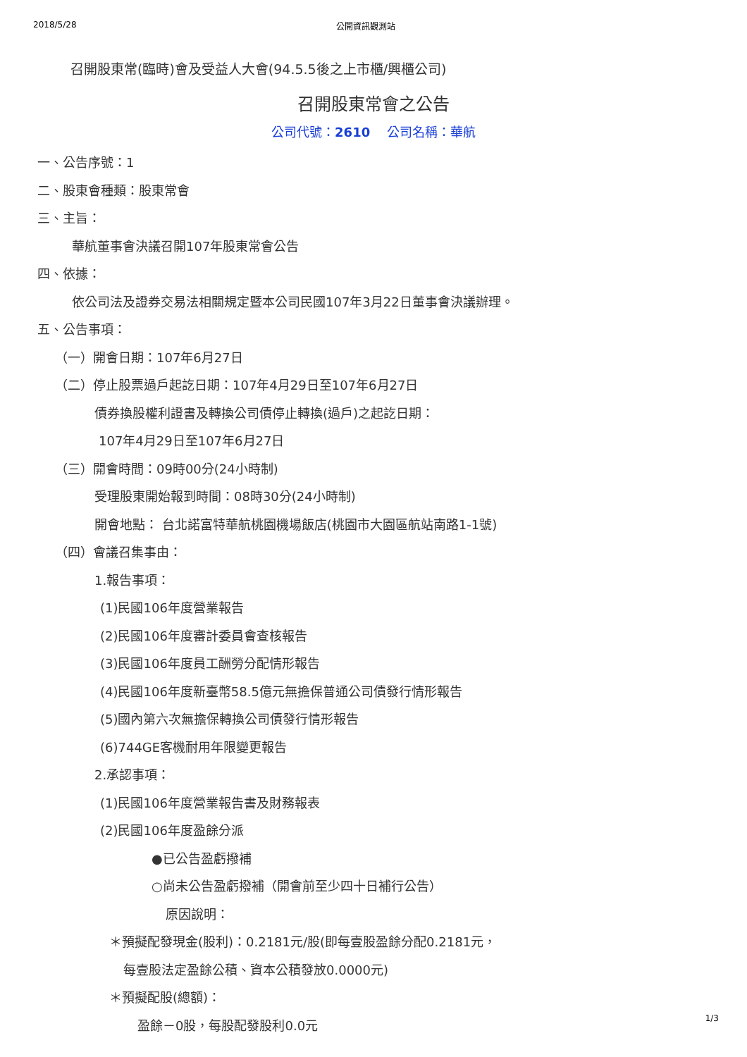2018/5/28 公開資訊觀測站
召開股東常(臨時)會及受益人大會(94.5.5後之上市櫃/興櫃公司)
召開股東常會之公告
公司代號：2610　 公司名稱：華航
一、公告序號：1
二、股東會種類：股東常會
三、主旨：
華航董事會決議召開107年股東常會公告
四、依據：
依公司法及證券交易法相關規定暨本公司民國107年3月22日董事會決議辦理。
五、公告事項：
（一）開會日期：107年6月27日
（二）停止股票過戶起訖日期：107年4月29日至107年6月27日
債券換股權利證書及轉換公司債停止轉換(過戶)之起訖日期：
107年4月29日至107年6月27日
（三）開會時間：09時00分(24小時制)
受理股東開始報到時間：08時30分(24小時制)
開會地點： 台北諾富特華航桃園機場飯店(桃園市大園區航站南路1-1號)
（四）會議召集事由：
1.報告事項：
(1)民國106年度營業報告
(2)民國106年度審計委員會查核報告
(3)民國106年度員工酬勞分配情形報告
(4)民國106年度新臺幣58.5億元無擔保普通公司債發行情形報告
(5)國內第六次無擔保轉換公司債發行情形報告
(6)744GE客機耐用年限變更報告
2.承認事項：
(1)民國106年度營業報告書及財務報表
(2)民國106年度盈餘分派
●已公告盈虧撥補
○尚未公告盈虧撥補（開會前至少四十日補行公告）
原因說明：
＊預擬配發現金(股利)：0.2181元/股(即每壹股盈餘分配0.2181元，
每壹股法定盈餘公積、資本公積發放0.0000元)
＊預擬配股(總額)：
盈餘－0股，每股配發股利0.0元
1/3